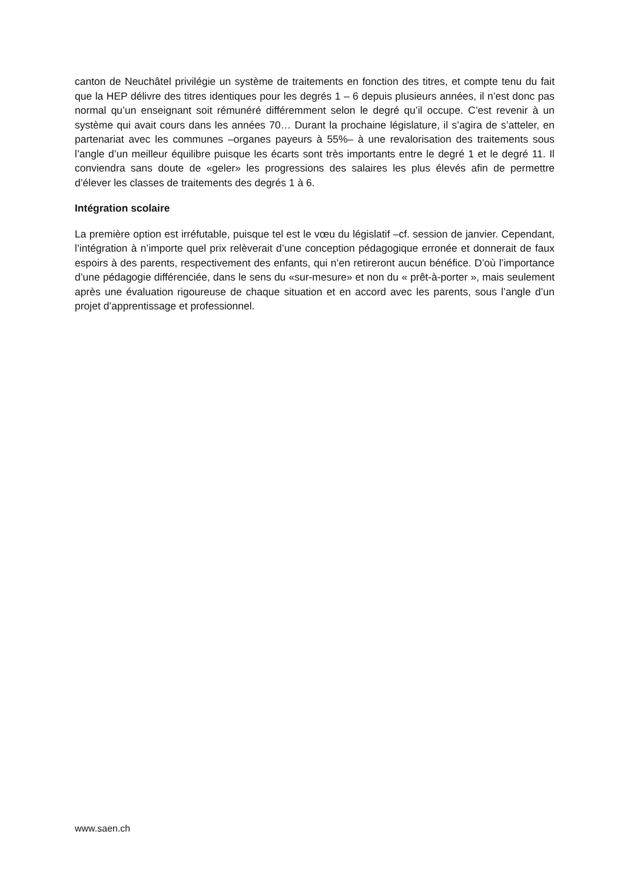canton de Neuchâtel privilégie un système de traitements en fonction des titres, et compte tenu du fait que la HEP délivre des titres identiques pour les degrés 1 – 6 depuis plusieurs années, il n’est donc pas normal qu’un enseignant soit rémunéré différemment selon le degré qu’il occupe. C’est revenir à un système qui avait cours dans les années 70… Durant la prochaine législature, il s’agira de s’atteler, en partenariat avec les communes –organes payeurs à 55%– à une revalorisation des traitements sous l’angle d’un meilleur équilibre puisque les écarts sont très importants entre le degré 1 et le degré 11. Il conviendra sans doute de «geler» les progressions des salaires les plus élevés afin de permettre d’élever les classes de traitements des degrés 1 à 6.
Intégration scolaire
La première option est irréfutable, puisque tel est le vœu du législatif –cf. session de janvier. Cependant, l’intégration à n’importe quel prix relèverait d’une conception pédagogique erronée et donnerait de faux espoirs à des parents, respectivement des enfants, qui n’en retireront aucun bénéfice. D’où l’importance d’une pédagogie différenciée, dans le sens du «sur-mesure» et non du « prêt-à-porter », mais seulement après une évaluation rigoureuse de chaque situation et en accord avec les parents, sous l’angle d’un projet d’apprentissage et professionnel.
www.saen.ch